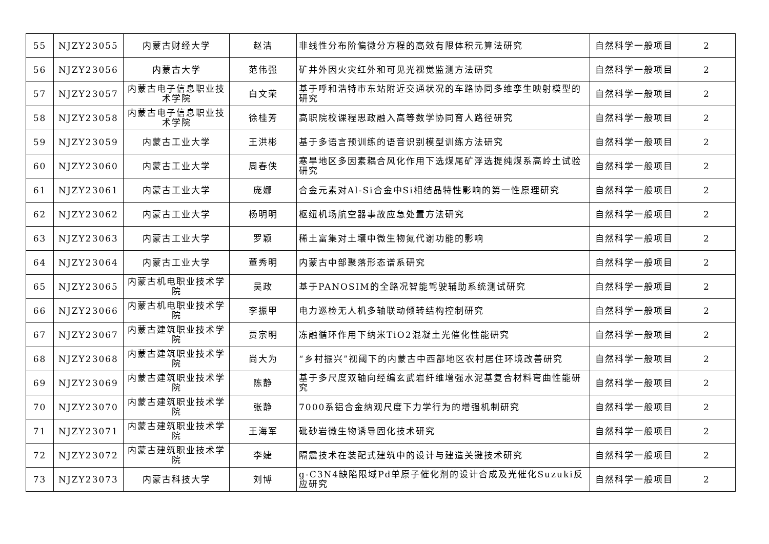| 55 | NJZY23055 | 内蒙古财经大学 | 赵洁 | 非线性分布阶偏微分方程的高效有限体积元算法研究 | 自然科学一般项目 | 2 |
| 56 | NJZY23056 | 内蒙古大学 | 范伟强 | 矿井外因火灾红外和可见光视觉监测方法研究 | 自然科学一般项目 | 2 |
| 57 | NJZY23057 | 内蒙古电子信息职业技术学院 | 白文荣 | 基于呼和浩特市东站附近交通状况的车路协同多维孪生映射模型的研究 | 自然科学一般项目 | 2 |
| 58 | NJZY23058 | 内蒙古电子信息职业技术学院 | 徐桂芳 | 高职院校课程思政融入高等数学协同育人路径研究 | 自然科学一般项目 | 2 |
| 59 | NJZY23059 | 内蒙古工业大学 | 王洪彬 | 基于多语言预训练的语音识别模型训练方法研究 | 自然科学一般项目 | 2 |
| 60 | NJZY23060 | 内蒙古工业大学 | 周春侠 | 寒旱地区多因素耦合风化作用下选煤尾矿浮选提纯煤系高岭土试验研究 | 自然科学一般项目 | 2 |
| 61 | NJZY23061 | 内蒙古工业大学 | 庞娜 | 合金元素对Al-Si合金中Si相结晶特性影响的第一性原理研究 | 自然科学一般项目 | 2 |
| 62 | NJZY23062 | 内蒙古工业大学 | 杨明明 | 枢纽机场航空器事故应急处置方法研究 | 自然科学一般项目 | 2 |
| 63 | NJZY23063 | 内蒙古工业大学 | 罗颖 | 稀土富集对土壤中微生物氮代谢功能的影响 | 自然科学一般项目 | 2 |
| 64 | NJZY23064 | 内蒙古工业大学 | 董秀明 | 内蒙古中部聚落形态谱系研究 | 自然科学一般项目 | 2 |
| 65 | NJZY23065 | 内蒙古机电职业技术学院 | 吴政 | 基于PANOSIM的全路况智能驾驶辅助系统测试研究 | 自然科学一般项目 | 2 |
| 66 | NJZY23066 | 内蒙古机电职业技术学院 | 李振甲 | 电力巡检无人机多轴联动倾转结构控制研究 | 自然科学一般项目 | 2 |
| 67 | NJZY23067 | 内蒙古建筑职业技术学院 | 贾宗明 | 冻融循环作用下纳米TiO2混凝土光催化性能研究 | 自然科学一般项目 | 2 |
| 68 | NJZY23068 | 内蒙古建筑职业技术学院 | 尚大为 | “乡村振兴”视阈下的内蒙古中西部地区农村居住环境改善研究 | 自然科学一般项目 | 2 |
| 69 | NJZY23069 | 内蒙古建筑职业技术学院 | 陈静 | 基于多尺度双轴向经编玄武岩纤维增强水泥基复合材料弯曲性能研究 | 自然科学一般项目 | 2 |
| 70 | NJZY23070 | 内蒙古建筑职业技术学院 | 张静 | 7000系铝合金纳观尺度下力学行为的增强机制研究 | 自然科学一般项目 | 2 |
| 71 | NJZY23071 | 内蒙古建筑职业技术学院 | 王海军 | 砒砂岩微生物诱导固化技术研究 | 自然科学一般项目 | 2 |
| 72 | NJZY23072 | 内蒙古建筑职业技术学院 | 李婕 | 隔震技术在装配式建筑中的设计与建造关键技术研究 | 自然科学一般项目 | 2 |
| 73 | NJZY23073 | 内蒙古科技大学 | 刘博 | g-C3N4缺陷限域Pd单原子催化剂的设计合成及光催化Suzuki反应研究 | 自然科学一般项目 | 2 |